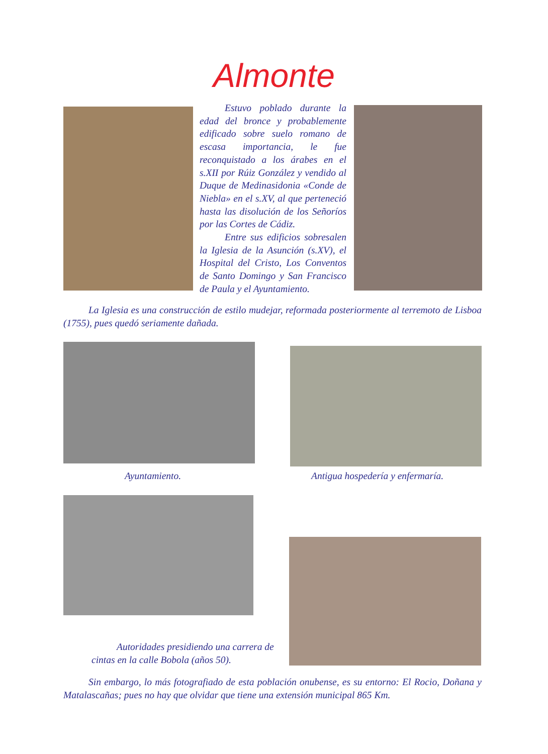Almonte
Estuvo poblado durante la edad del bronce y probablemente edificado sobre suelo romano de escasa importancia, le fue reconquistado a los árabes en el s.XII por Rúiz González y vendido al Duque de Medinasidonia «Conde de Niebla» en el s.XV, al que perteneció hasta las disolución de los Señoríos por las Cortes de Cádiz.
Entre sus edificios sobresalen la Iglesia de la Asunción (s.XV), el Hospital del Cristo, Los Conventos de Santo Domingo y San Francisco de Paula y el Ayuntamiento.
La Iglesia es una construcción de estilo mudejar, reformada posteriormente al terremoto de Lisboa (1755), pues quedó seriamente dañada.
Ayuntamiento.
Antigua hospedería y enfermaría.
Autoridades presidiendo una carrera de
cintas en la calle Bobola (años 50).
Sin embargo, lo más fotografiado de esta población onubense, es su entorno: El Rocio, Doñana y Matalascañas; pues no hay que olvidar que tiene una extensión municipal 865 Km.